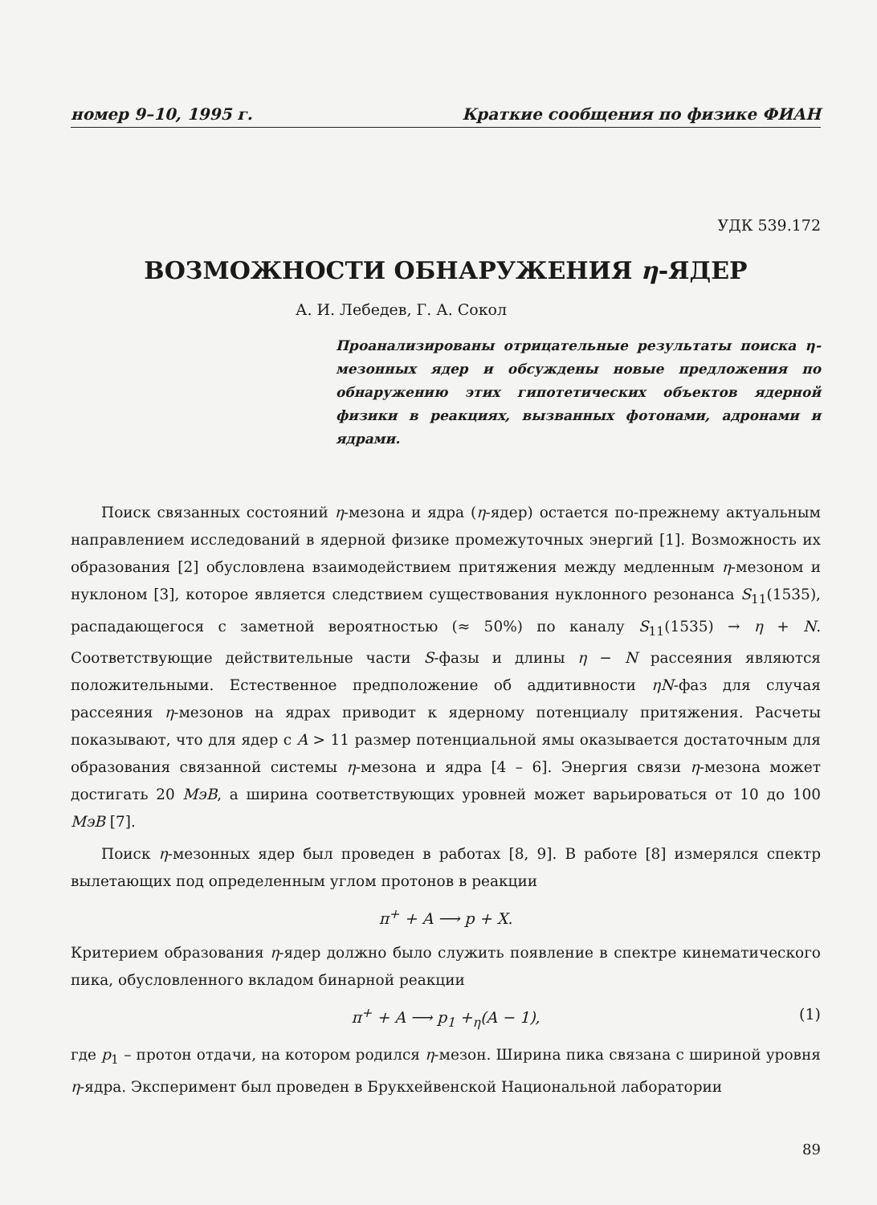номер 9–10, 1995 г. Краткие сообщения по физике ФИАН
УДК 539.172
ВОЗМОЖНОСТИ ОБНАРУЖЕНИЯ η-ЯДЕР
А. И. Лебедев, Г. А. Сокол
Проанализированы отрицательные результаты поиска η-мезонных ядер и обсуждены новые предложения по обнаружению этих гипотетических объектов ядерной физики в реакциях, вызванных фотонами, адронами и ядрами.
Поиск связанных состояний η-мезона и ядра (η-ядер) остается по-прежнему актуальным направлением исследований в ядерной физике промежуточных энергий [1]. Возможность их образования [2] обусловлена взаимодействием притяжения между медленным η-мезоном и нуклоном [3], которое является следствием существования нуклонного резонанса S<sub>11</sub>(1535), распадающегося с заметной вероятностью (≈ 50%) по каналу S<sub>11</sub>(1535) → η + N. Соответствующие действительные части S-фазы и длины η − N рассеяния являются положительными. Естественное предположение об аддитивности ηN-фаз для случая рассеяния η-мезонов на ядрах приводит к ядерному потенциалу притяжения. Расчеты показывают, что для ядер с A > 11 размер потенциальной ямы оказывается достаточным для образования связанной системы η-мезона и ядра [4 – 6]. Энергия связи η-мезона может достигать 20 МэВ, а ширина соответствующих уровней может варьироваться от 10 до 100 МэВ [7].
Поиск η-мезонных ядер был проведен в работах [8, 9]. В работе [8] измерялся спектр вылетающих под определенным углом протонов в реакции
π<sup>+</sup> + A ⟶ p + X.
Критерием образования η-ядер должно было служить появление в спектре кинематического пика, обусловленного вкладом бинарной реакции
π<sup>+</sup> + A ⟶ p<sub>1</sub> +<sub>η</sub>(A − 1), (1)
где p<sub>1</sub> – протон отдачи, на котором родился η-мезон. Ширина пика связана с шириной уровня η-ядра. Эксперимент был проведен в Брукхейвенской Национальной лаборатории
89